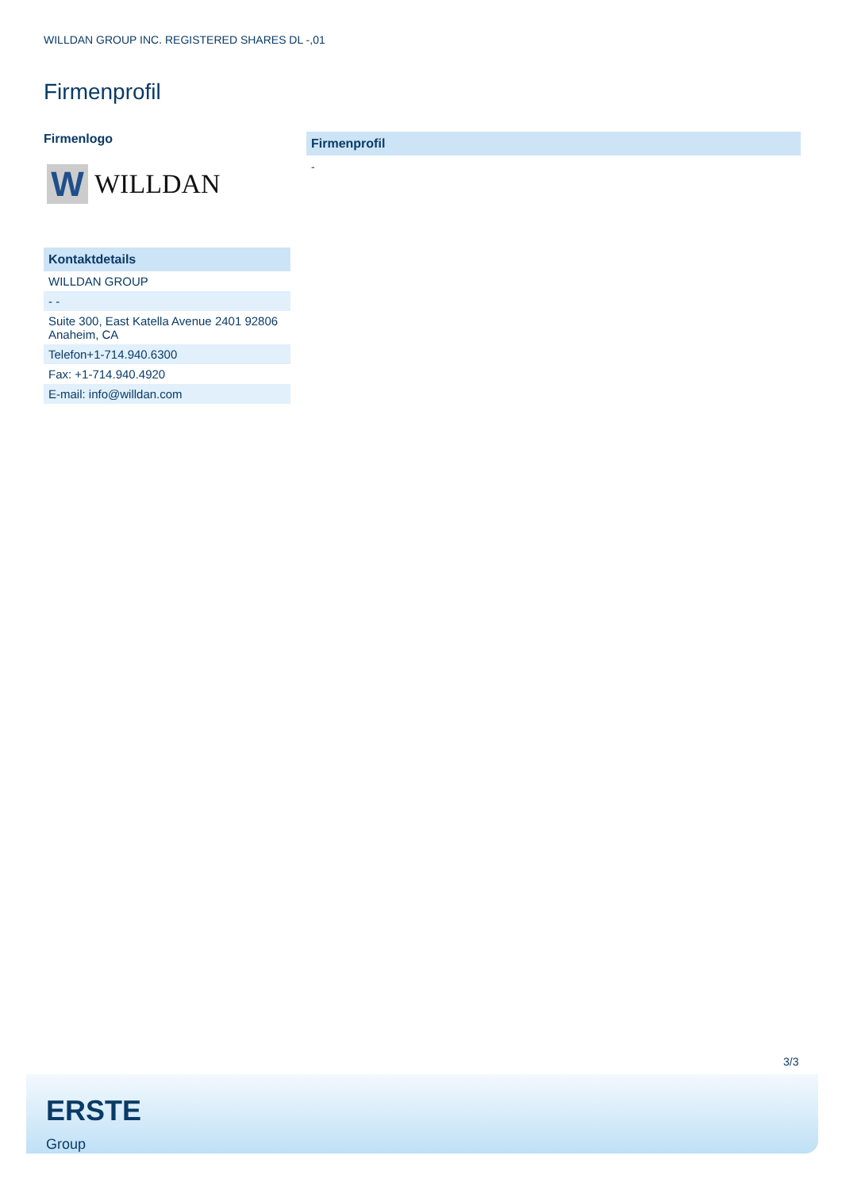WILLDAN GROUP INC. REGISTERED SHARES DL -,01
Firmenprofil
Firmenlogo
W
WILLDAN
| Kontaktdetails |
| --- |
| WILLDAN GROUP |
| - - |
| Suite 300, East Katella Avenue 2401 92806 Anaheim, CA |
| Telefon+1-714.940.6300 |
| Fax: +1-714.940.4920 |
| E-mail: info@willdan.com |
Firmenprofil
-
3/3
ERSTE
Group